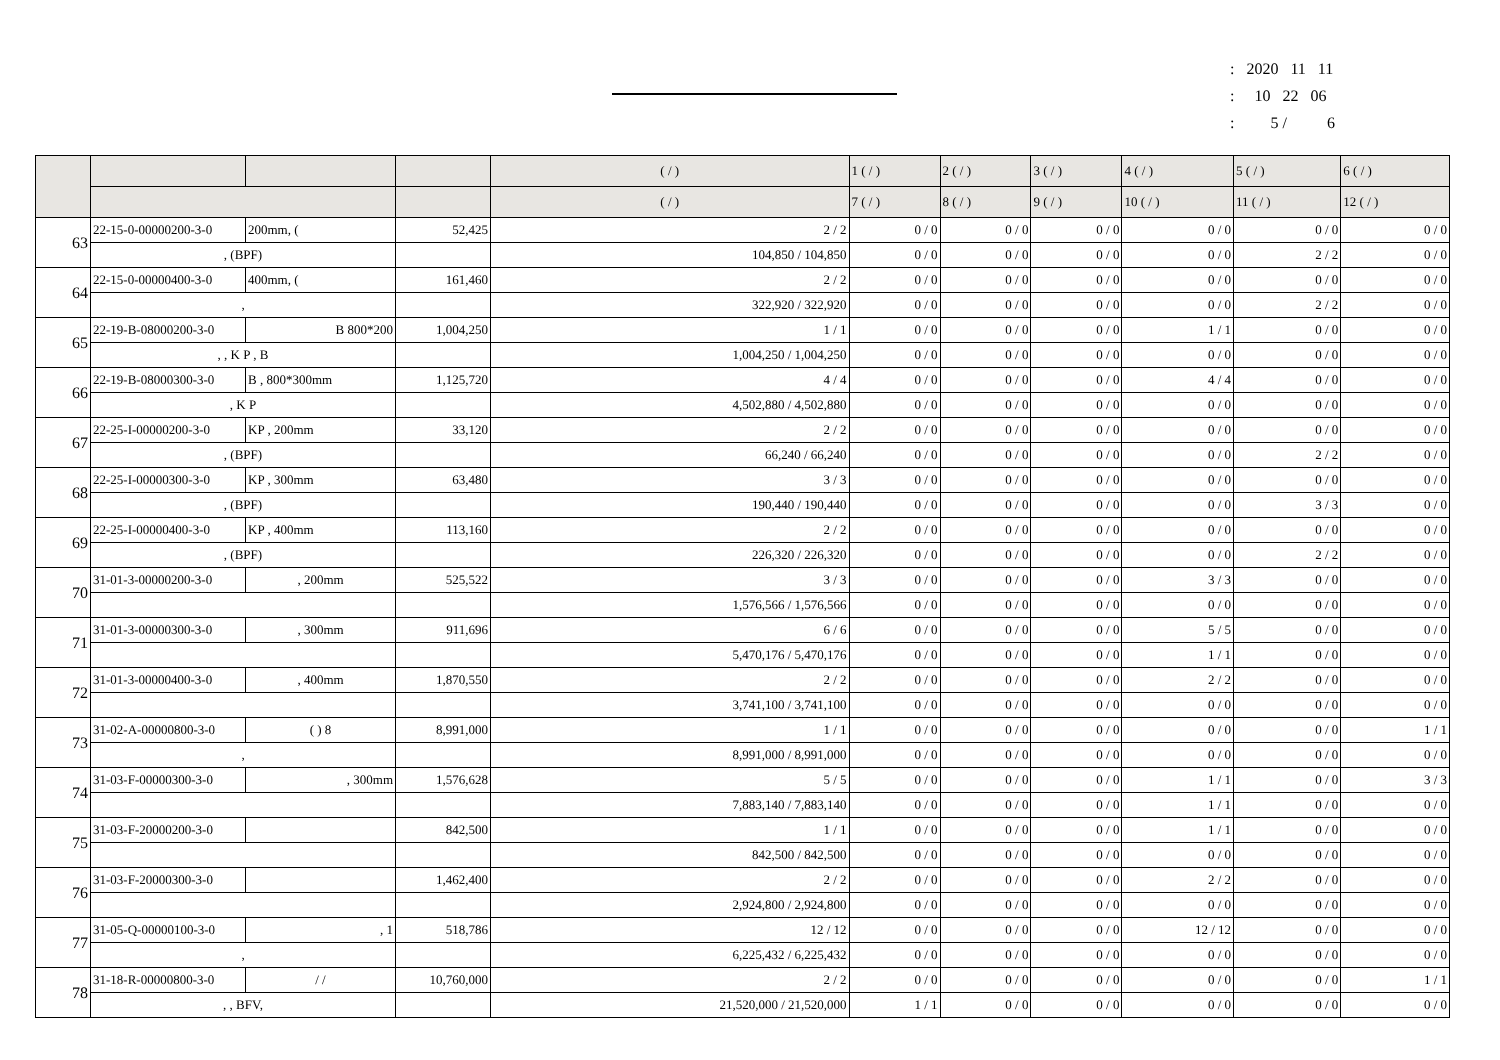: 2020 11 11
: 10 22 06
: 5 / 6
| | | | | ( / ) | 1 ( / ) | 2 ( / ) | 3 ( / ) | 4 ( / ) | 5 ( / ) | 6 ( / ) |
| --- | --- | --- | --- | --- | --- | --- | --- | --- | --- | --- |
| | | | | ( / ) | 7 ( / ) | 8 ( / ) | 9 ( / ) | 10 ( / ) | 11 ( / ) | 12 ( / ) |
| 63 | 22-15-0-00000200-3-0 | 200mm, ( | 52,425 | 2 / 2 | 0 / 0 | 0 / 0 | 0 / 0 | 0 / 0 | 0 / 0 | 0 / 0 |
| | , (BPF) | | | 104,850 / 104,850 | 0 / 0 | 0 / 0 | 0 / 0 | 0 / 0 | 2 / 2 | 0 / 0 |
| 64 | 22-15-0-00000400-3-0 | 400mm, ( | 161,460 | 2 / 2 | 0 / 0 | 0 / 0 | 0 / 0 | 0 / 0 | 0 / 0 | 0 / 0 |
| | , | | | 322,920 / 322,920 | 0 / 0 | 0 / 0 | 0 / 0 | 0 / 0 | 2 / 2 | 0 / 0 |
| 65 | 22-19-B-08000200-3-0 | B 800*200 | 1,004,250 | 1 / 1 | 0 / 0 | 0 / 0 | 0 / 0 | 1 / 1 | 0 / 0 | 0 / 0 |
| | , , K P , B | | | 1,004,250 / 1,004,250 | 0 / 0 | 0 / 0 | 0 / 0 | 0 / 0 | 0 / 0 | 0 / 0 |
| 66 | 22-19-B-08000300-3-0 | B , 800*300mm | 1,125,720 | 4 / 4 | 0 / 0 | 0 / 0 | 0 / 0 | 4 / 4 | 0 / 0 | 0 / 0 |
| | , K P | | | 4,502,880 / 4,502,880 | 0 / 0 | 0 / 0 | 0 / 0 | 0 / 0 | 0 / 0 | 0 / 0 |
| 67 | 22-25-I-00000200-3-0 | KP , 200mm | 33,120 | 2 / 2 | 0 / 0 | 0 / 0 | 0 / 0 | 0 / 0 | 0 / 0 | 0 / 0 |
| | , (BPF) | | | 66,240 / 66,240 | 0 / 0 | 0 / 0 | 0 / 0 | 0 / 0 | 2 / 2 | 0 / 0 |
| 68 | 22-25-I-00000300-3-0 | KP , 300mm | 63,480 | 3 / 3 | 0 / 0 | 0 / 0 | 0 / 0 | 0 / 0 | 0 / 0 | 0 / 0 |
| | , (BPF) | | | 190,440 / 190,440 | 0 / 0 | 0 / 0 | 0 / 0 | 0 / 0 | 3 / 3 | 0 / 0 |
| 69 | 22-25-I-00000400-3-0 | KP , 400mm | 113,160 | 2 / 2 | 0 / 0 | 0 / 0 | 0 / 0 | 0 / 0 | 0 / 0 | 0 / 0 |
| | , (BPF) | | | 226,320 / 226,320 | 0 / 0 | 0 / 0 | 0 / 0 | 0 / 0 | 2 / 2 | 0 / 0 |
| 70 | 31-01-3-00000200-3-0 | , 200mm | 525,522 | 3 / 3 | 0 / 0 | 0 / 0 | 0 / 0 | 3 / 3 | 0 / 0 | 0 / 0 |
| | | | | 1,576,566 / 1,576,566 | 0 / 0 | 0 / 0 | 0 / 0 | 0 / 0 | 0 / 0 | 0 / 0 |
| 71 | 31-01-3-00000300-3-0 | , 300mm | 911,696 | 6 / 6 | 0 / 0 | 0 / 0 | 0 / 0 | 5 / 5 | 0 / 0 | 0 / 0 |
| | | | | 5,470,176 / 5,470,176 | 0 / 0 | 0 / 0 | 0 / 0 | 1 / 1 | 0 / 0 | 0 / 0 |
| 72 | 31-01-3-00000400-3-0 | , 400mm | 1,870,550 | 2 / 2 | 0 / 0 | 0 / 0 | 0 / 0 | 2 / 2 | 0 / 0 | 0 / 0 |
| | | | | 3,741,100 / 3,741,100 | 0 / 0 | 0 / 0 | 0 / 0 | 0 / 0 | 0 / 0 | 0 / 0 |
| 73 | 31-02-A-00000800-3-0 | ( ) 8 | 8,991,000 | 1 / 1 | 0 / 0 | 0 / 0 | 0 / 0 | 0 / 0 | 0 / 0 | 1 / 1 |
| | , | | | 8,991,000 / 8,991,000 | 0 / 0 | 0 / 0 | 0 / 0 | 0 / 0 | 0 / 0 | 0 / 0 |
| 74 | 31-03-F-00000300-3-0 | , 300mm | 1,576,628 | 5 / 5 | 0 / 0 | 0 / 0 | 0 / 0 | 1 / 1 | 0 / 0 | 3 / 3 |
| | | | | 7,883,140 / 7,883,140 | 0 / 0 | 0 / 0 | 0 / 0 | 1 / 1 | 0 / 0 | 0 / 0 |
| 75 | 31-03-F-20000200-3-0 | | 842,500 | 1 / 1 | 0 / 0 | 0 / 0 | 0 / 0 | 1 / 1 | 0 / 0 | 0 / 0 |
| | | | | 842,500 / 842,500 | 0 / 0 | 0 / 0 | 0 / 0 | 0 / 0 | 0 / 0 | 0 / 0 |
| 76 | 31-03-F-20000300-3-0 | | 1,462,400 | 2 / 2 | 0 / 0 | 0 / 0 | 0 / 0 | 2 / 2 | 0 / 0 | 0 / 0 |
| | | | | 2,924,800 / 2,924,800 | 0 / 0 | 0 / 0 | 0 / 0 | 0 / 0 | 0 / 0 | 0 / 0 |
| 77 | 31-05-Q-00000100-3-0 | , 1 | 518,786 | 12 / 12 | 0 / 0 | 0 / 0 | 0 / 0 | 12 / 12 | 0 / 0 | 0 / 0 |
| | , | | | 6,225,432 / 6,225,432 | 0 / 0 | 0 / 0 | 0 / 0 | 0 / 0 | 0 / 0 | 0 / 0 |
| 78 | 31-18-R-00000800-3-0 | / / | 10,760,000 | 2 / 2 | 0 / 0 | 0 / 0 | 0 / 0 | 0 / 0 | 0 / 0 | 1 / 1 |
| | , , BFV, | | | 21,520,000 / 21,520,000 | 1 / 1 | 0 / 0 | 0 / 0 | 0 / 0 | 0 / 0 | 0 / 0 |